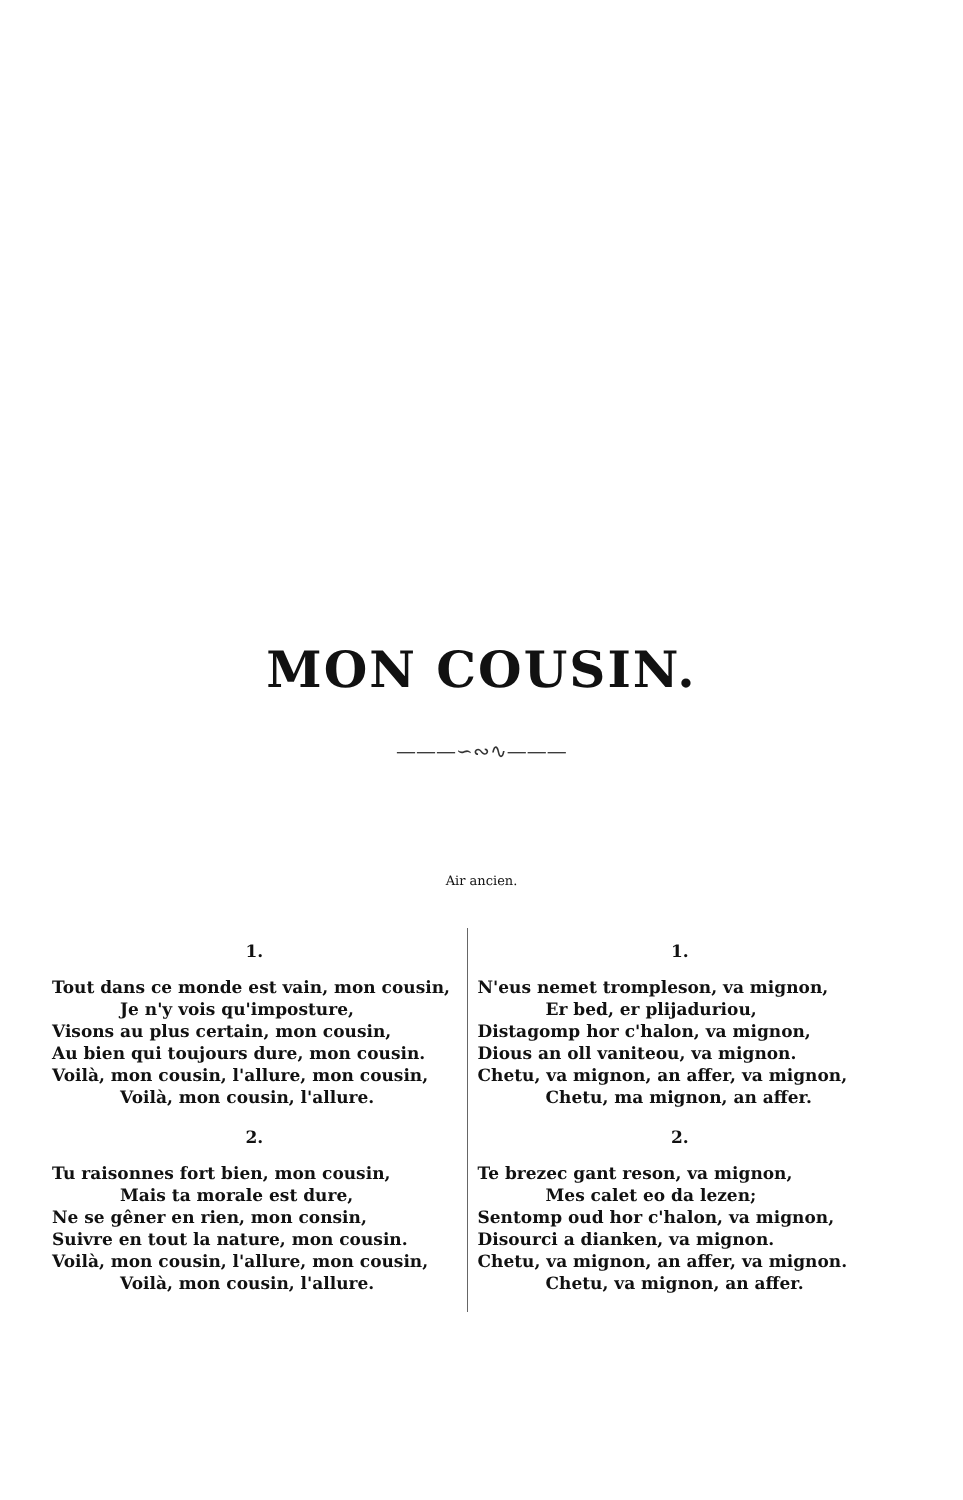MON COUSIN.
———∽∾∿———
Air ancien.
1.
Tout dans ce monde est vain, mon cousin,
Je n'y vois qu'imposture,
Visons au plus certain, mon cousin,
Au bien qui toujours dure, mon cousin.
Voilà, mon cousin, l'allure, mon cousin,
Voilà, mon cousin, l'allure.
2.
Tu raisonnes fort bien, mon cousin,
Mais ta morale est dure,
Ne se gêner en rien, mon consin,
Suivre en tout la nature, mon cousin.
Voilà, mon cousin, l'allure, mon cousin,
Voilà, mon cousin, l'allure.
1.
N'eus nemet trompleson, va mignon,
Er bed, er plijaduriou,
Distagomp hor c'halon, va mignon,
Dious an oll vaniteou, va mignon.
Chetu, va mignon, an affer, va mignon,
Chetu, ma mignon, an affer.
2.
Te brezec gant reson, va mignon,
Mes calet eo da lezen;
Sentomp oud hor c'halon, va mignon,
Disourci a dianken, va mignon.
Chetu, va mignon, an affer, va mignon.
Chetu, va mignon, an affer.